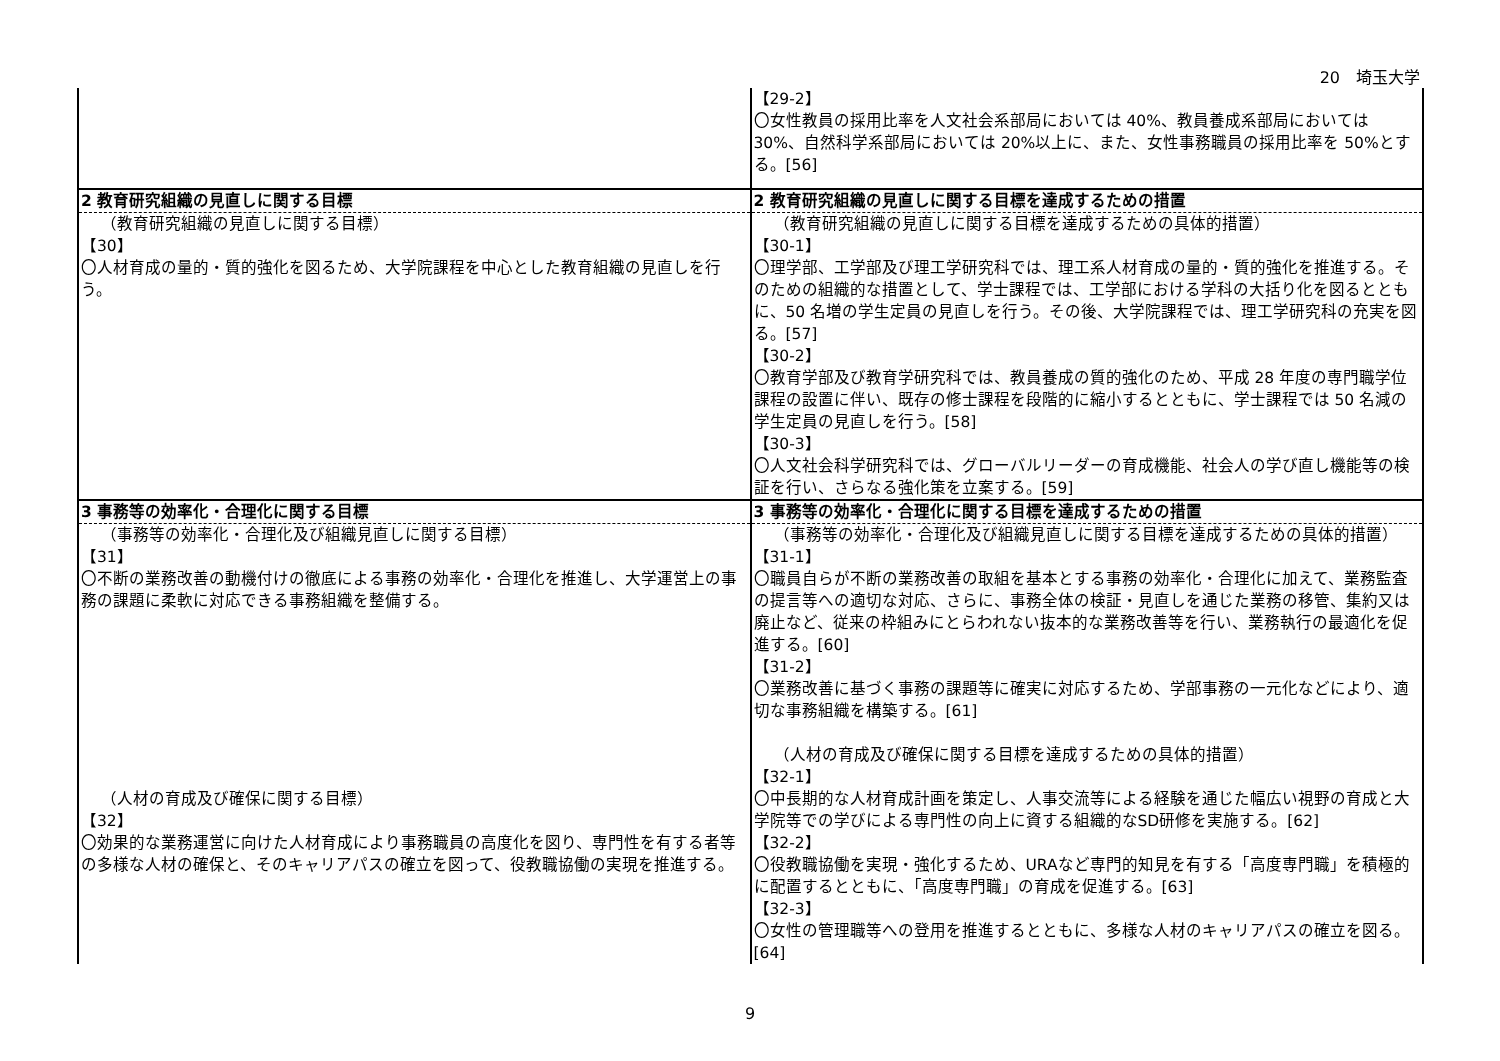20　埼玉大学
| | 【29-2】 〇女性教員の採用比率を人文社会系部局においては 40%、教員養成系部局においては 30%、自然科学系部局においては 20%以上に、また、女性事務職員の採用比率を 50%とする。[56] |
| 2 教育研究組織の見直しに関する目標 | 2 教育研究組織の見直しに関する目標を達成するための措置 |
| （教育研究組織の見直しに関する目標） 【30】 〇人材育成の量的・質的強化を図るため、大学院課程を中心とした教育組織の見直しを行う。 | （教育研究組織の見直しに関する目標を達成するための具体的措置） 【30-1】 〇理学部、工学部及び理工学研究科では、理工系人材育成の量的・質的強化を推進する。そのための組織的な措置として、学士課程では、工学部における学科の大括り化を図るとともに、50 名増の学生定員の見直しを行う。その後、大学院課程では、理工学研究科の充実を図る。[57] 【30-2】 〇教育学部及び教育学研究科では、教員養成の質的強化のため、平成 28 年度の専門職学位課程の設置に伴い、既存の修士課程を段階的に縮小するとともに、学士課程では 50 名減の学生定員の見直しを行う。[58] 【30-3】 〇人文社会科学研究科では、グローバルリーダーの育成機能、社会人の学び直し機能等の検証を行い、さらなる強化策を立案する。[59] |
| 3 事務等の効率化・合理化に関する目標 | 3 事務等の効率化・合理化に関する目標を達成するための措置 |
| （事務等の効率化・合理化及び組織見直しに関する目標） 【31】 〇不断の業務改善の動機付けの徹底による事務の効率化・合理化を推進し、大学運営上の事務の課題に柔軟に対応できる事務組織を整備する。 （人材の育成及び確保に関する目標） 【32】 〇効果的な業務運営に向けた人材育成により事務職員の高度化を図り、専門性を有する者等の多様な人材の確保と、そのキャリアパスの確立を図って、役教職協働の実現を推進する。 | （事務等の効率化・合理化及び組織見直しに関する目標を達成するための具体的措置） 【31-1】 〇職員自らが不断の業務改善の取組を基本とする事務の効率化・合理化に加えて、業務監査の提言等への適切な対応、さらに、事務全体の検証・見直しを通じた業務の移管、集約又は廃止など、従来の枠組みにとらわれない抜本的な業務改善等を行い、業務執行の最適化を促進する。[60] 【31-2】 〇業務改善に基づく事務の課題等に確実に対応するため、学部事務の一元化などにより、適切な事務組織を構築する。[61] （人材の育成及び確保に関する目標を達成するための具体的措置） 【32-1】 〇中長期的な人材育成計画を策定し、人事交流等による経験を通じた幅広い視野の育成と大学院等での学びによる専門性の向上に資する組織的なSD研修を実施する。[62] 【32-2】 〇役教職協働を実現・強化するため、URAなど専門的知見を有する「高度専門職」を積極的に配置するとともに、「高度専門職」の育成を促進する。[63] 【32-3】 〇女性の管理職等への登用を推進するとともに、多様な人材のキャリアパスの確立を図る。[64] |
9